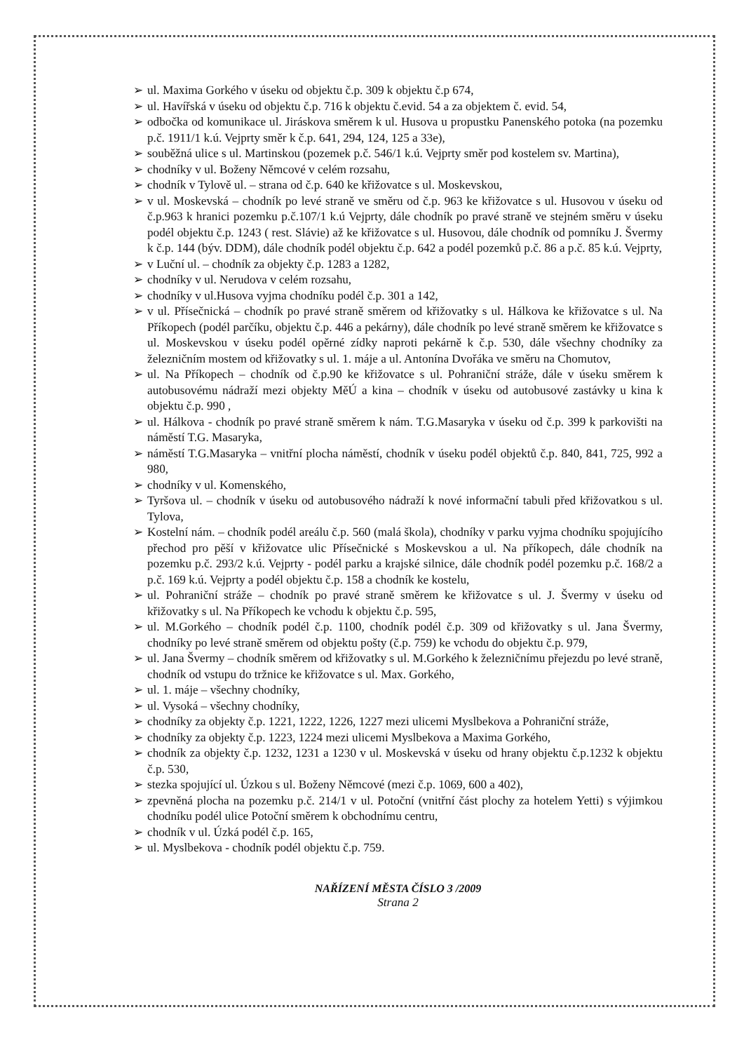➢ ul. Maxima Gorkého v úseku od objektu č.p. 309 k objektu č.p 674,
➢ ul. Havířská v úseku od objektu č.p. 716 k objektu č.evid. 54 a za objektem č. evid. 54,
➢ odbočka od komunikace ul. Jiráskova směrem k ul. Husova u propustku Panenského potoka (na pozemku p.č. 1911/1 k.ú. Vejprty směr k č.p. 641, 294, 124, 125 a 33e),
➢ souběžná ulice s ul. Martinskou (pozemek p.č. 546/1 k.ú. Vejprty směr pod kostelem sv. Martina),
➢ chodníky v ul. Boženy Němcové v celém rozsahu,
➢ chodník v Tylově ul. – strana od č.p. 640 ke křižovatce s ul. Moskevskou,
➢ v ul. Moskevská – chodník po levé straně ve směru od č.p. 963 ke křižovatce s ul. Husovou v úseku od č.p.963 k hranici pozemku p.č.107/1 k.ú Vejprty, dále chodník po pravé straně ve stejném směru v úseku podél objektu č.p. 1243 ( rest. Slávie) až ke křižovatce s ul. Husovou, dále chodník od pomníku J. Švermy k č.p. 144 (býv. DDM), dále chodník podél objektu č.p. 642 a podél pozemků p.č. 86 a p.č. 85 k.ú. Vejprty,
➢ v Luční ul. – chodník za objekty č.p. 1283 a 1282,
➢ chodníky v ul. Nerudova v celém rozsahu,
➢ chodníky v ul.Husova vyjma chodníku podél č.p. 301 a 142,
➢ v ul. Přísečnická – chodník po pravé straně směrem od křižovatky s ul. Hálkova ke křižovatce s ul. Na Příkopech (podél parčíku, objektu č.p. 446 a pekárny), dále chodník po levé straně směrem ke křižovatce s ul. Moskevskou v úseku podél opěrné zídky naproti pekárně k č.p. 530, dále všechny chodníky za železničním mostem od křižovatky s ul. 1. máje a ul. Antonína Dvořáka ve směru na Chomutov,
➢ ul. Na Příkopech – chodník od č.p.90 ke křižovatce s ul. Pohraniční stráže, dále v úseku směrem k autobusovému nádraží mezi objekty MěÚ a kina – chodník v úseku od autobusové zastávky u kina k objektu č.p. 990 ,
➢ ul. Hálkova - chodník po pravé straně směrem k nám. T.G.Masaryka v úseku od č.p. 399 k parkovišti na náměstí T.G. Masaryka,
➢ náměstí T.G.Masaryka – vnitřní plocha náměstí, chodník v úseku podél objektů č.p. 840, 841, 725, 992 a 980,
➢ chodníky v ul. Komenského,
➢ Tyršova ul. – chodník v úseku od autobusového nádraží k nové informační tabuli před křižovatkou s ul. Tylova,
➢ Kostelní nám. – chodník podél areálu č.p. 560 (malá škola), chodníky v parku vyjma chodníku spojujícího přechod pro pěší v křižovatce ulic Přísečnické s Moskevskou a ul. Na příkopech, dále chodník na pozemku p.č. 293/2 k.ú. Vejprty - podél parku a krajské silnice, dále chodník podél pozemku p.č. 168/2 a p.č. 169 k.ú. Vejprty a podél objektu č.p. 158 a chodník ke kostelu,
➢ ul. Pohraniční stráže – chodník po pravé straně směrem ke křižovatce s ul. J. Švermy v úseku od křižovatky s ul. Na Příkopech ke vchodu k objektu č.p. 595,
➢ ul. M.Gorkého – chodník podél č.p. 1100, chodník podél č.p. 309 od křižovatky s ul. Jana Švermy, chodníky po levé straně směrem od objektu pošty (č.p. 759) ke vchodu do objektu č.p. 979,
➢ ul. Jana Švermy – chodník směrem od křižovatky s ul. M.Gorkého k železničnímu přejezdu po levé straně, chodník od vstupu do tržnice ke křižovatce s ul. Max. Gorkého,
➢ ul. 1. máje – všechny chodníky,
➢ ul. Vysoká – všechny chodníky,
➢ chodníky za objekty č.p. 1221, 1222, 1226, 1227 mezi ulicemi Myslbekova a Pohraniční stráže,
➢ chodníky za objekty č.p. 1223, 1224 mezi ulicemi Myslbekova a Maxima Gorkého,
➢ chodník za objekty č.p. 1232, 1231 a 1230 v ul. Moskevská v úseku od hrany objektu č.p.1232 k objektu č.p. 530,
➢ stezka spojující ul. Úzkou s ul. Boženy Němcové (mezi č.p. 1069, 600 a 402),
➢ zpevněná plocha na pozemku p.č. 214/1 v ul. Potoční (vnitřní část plochy za hotelem Yetti) s výjimkou chodníku podél ulice Potoční směrem k obchodnímu centru,
➢ chodník v ul. Úzká podél č.p. 165,
➢ ul. Myslbekova - chodník podél objektu č.p. 759.
NAŘÍZENÍ MĚSTA ČÍSLO 3 /2009
Strana 2